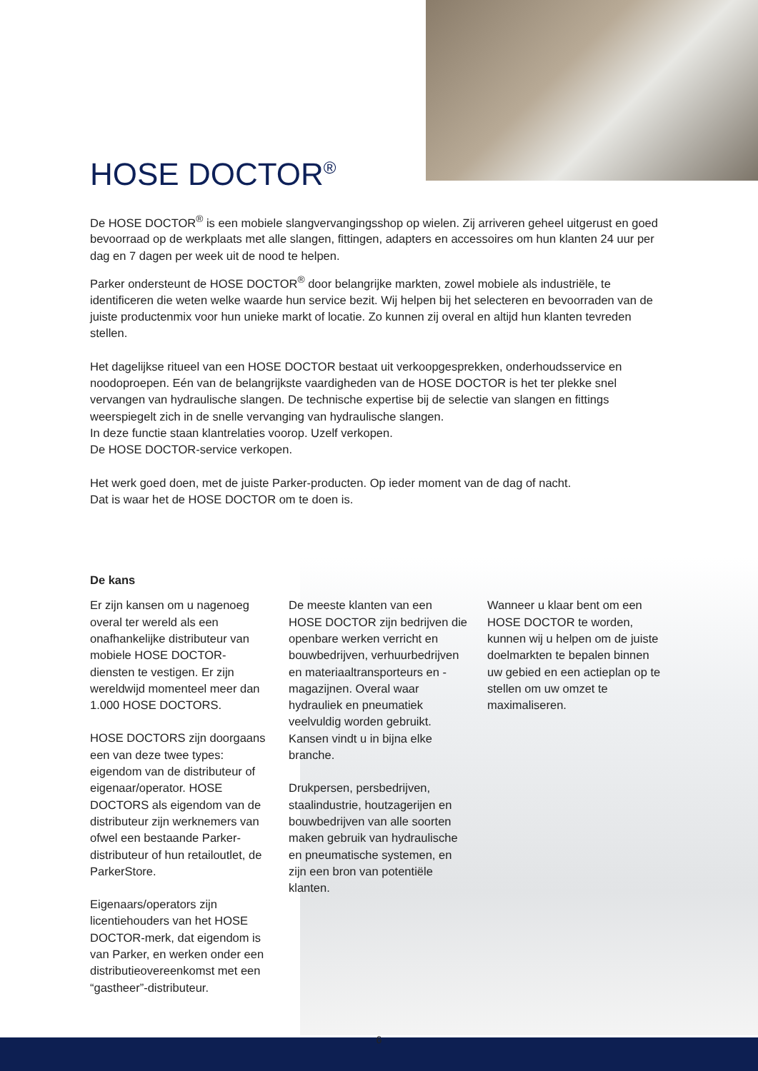HOSE DOCTOR<sup>®</sup>
De HOSE DOCTOR<sup>®</sup> is een mobiele slangvervangingsshop op wielen. Zij arriveren geheel uitgerust en goed bevoorraad op de werkplaats met alle slangen, fittingen, adapters en accessoires om hun klanten 24 uur per dag en 7 dagen per week uit de nood te helpen.
Parker ondersteunt de HOSE DOCTOR<sup>®</sup> door belangrijke markten, zowel mobiele als industriële, te identificeren die weten welke waarde hun service bezit. Wij helpen bij het selecteren en bevoorraden van de juiste productenmix voor hun unieke markt of locatie. Zo kunnen zij overal en altijd hun klanten tevreden stellen.
Het dagelijkse ritueel van een HOSE DOCTOR bestaat uit verkoopgesprekken, onderhoudsservice en noodoproepen. Eén van de belangrijkste vaardigheden van de HOSE DOCTOR is het ter plekke snel vervangen van hydraulische slangen. De technische expertise bij de selectie van slangen en fittings weerspiegelt zich in de snelle vervanging van hydraulische slangen.
In deze functie staan klantrelaties voorop. Uzelf verkopen.
De HOSE DOCTOR-service verkopen.
Het werk goed doen, met de juiste Parker-producten. Op ieder moment van de dag of nacht.
Dat is waar het de HOSE DOCTOR om te doen is.
De kans
Er zijn kansen om u nagenoeg overal ter wereld als een onafhankelijke distributeur van mobiele HOSE DOCTOR-diensten te vestigen. Er zijn wereldwijd momenteel meer dan 1.000 HOSE DOCTORS.
HOSE DOCTORS zijn doorgaans een van deze twee types: eigendom van de distributeur of eigenaar/operator. HOSE DOCTORS als eigendom van de distributeur zijn werknemers van ofwel een bestaande Parker-distributeur of hun retailoutlet, de ParkerStore.
Eigenaars/operators zijn licentiehouders van het HOSE DOCTOR-merk, dat eigendom is van Parker, en werken onder een distributieovereenkomst met een “gastheer”-distributeur.
De meeste klanten van een HOSE DOCTOR zijn bedrijven die openbare werken verricht en bouwbedrijven, verhuurbedrijven en materiaaltransporteurs en -magazijnen. Overal waar hydrauliek en pneumatiek veelvuldig worden gebruikt. Kansen vindt u in bijna elke branche.
Drukpersen, persbedrijven, staalindustrie, houtzagerijen en bouwbedrijven van alle soorten maken gebruik van hydraulische en pneumatische systemen, en zijn een bron van potentiële klanten.
Wanneer u klaar bent om een HOSE DOCTOR te worden, kunnen wij u helpen om de juiste doelmarkten te bepalen binnen uw gebied en een actieplan op te stellen om uw omzet te maximaliseren.
6